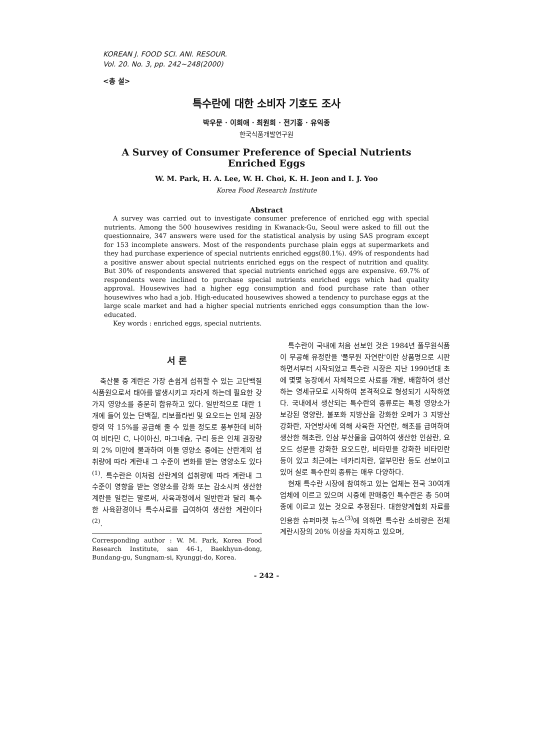KOREAN J. FOOD SCI. ANI. RESOUR.
Vol. 20. No. 3, pp. 242~248(2000)
<총 설>
특수란에 대한 소비자 기호도 조사
박우문 · 이희애 · 최원희 · 전기홍 · 유익종
한국식품개발연구원
A Survey of Consumer Preference of Special Nutrients Enriched Eggs
W. M. Park, H. A. Lee, W. H. Choi, K. H. Jeon and I. J. Yoo
Korea Food Research Institute
Abstract
A survey was carried out to investigate consumer preference of enriched egg with special nutrients. Among the 500 housewives residing in Kwanack-Gu, Seoul were asked to fill out the questionnaire, 347 answers were used for the statistical analysis by using SAS program except for 153 incomplete answers. Most of the respondents purchase plain eggs at supermarkets and they had purchase experience of special nutrients enriched eggs(80.1%). 49% of respondents had a positive answer about special nutrients enriched eggs on the respect of nutrition and quality. But 30% of respondents answered that special nutrients enriched eggs are expensive. 69.7% of respondents were inclined to purchase special nutrients enriched eggs which had quality approval. Housewives had a higher egg consumption and food purchase rate than other housewives who had a job. High-educated housewives showed a tendency to purchase eggs at the large scale market and had a higher special nutrients enriched eggs consumption than the low-educated.
Key words : enriched eggs, special nutrients.
서 론
축산물 중 계란은 가장 손쉽게 섭취할 수 있는 고단백질 식품원으로서 태아를 발생시키고 자라게 하는데 필요한 갖가지 영양소를 충분히 함유하고 있다. 일반적으로 대란 1개에 들어 있는 단백질, 리보플라빈 및 요오드는 인체 권장량의 약 15%를 공급해 줄 수 있을 정도로 풍부한데 비하여 비타민 C, 나이아신, 마그네슘, 구리 등은 인체 권장량의 2% 미만에 불과하며 이들 영양소 중에는 산란계의 섭취량에 따라 계란내 그 수준이 변화를 받는 영양소도 있다<sup>(1)</sup>. 특수란은 이처럼 산란계의 섭취량에 따라 계란내 그 수준이 영향을 받는 영양소를 강화 또는 감소시켜 생산한 계란을 일컫는 말로써, 사육과정에서 일반란과 달리 특수한 사육환경이나 특수사료를 급여하여 생산한 계란이다<sup>(2)</sup>.
Corresponding author : W. M. Park, Korea Food Research Institute, san 46-1, Baekhyun-dong, Bundang-gu, Sungnam-si, Kyunggi-do, Korea.
특수란이 국내에 처음 선보인 것은 1984년 풀무원식품이 무공해 유정란을 '풀무원 자연란'이란 상품명으로 시판하면서부터 시작되었고 특수란 시장은 지난 1990년대 초에 몇몇 농장에서 자체적으로 사료를 개발, 배합하여 생산하는 영세규모로 시작하여 본격적으로 형성되기 시작하였다. 국내에서 생산되는 특수란의 종류로는 특정 영양소가 보강된 영양란, 불포화 지방산을 강화한 오메가 3 지방산 강화란, 자연방사에 의해 사육한 자연란, 해초를 급여하여 생산한 해초란, 인삼 부산물을 급여하여 생산한 인삼란, 요오드 성분을 강화한 요오드란, 비타민을 강화한 비타민란 등이 있고 최근에는 네카리치란, 알부민란 등도 선보이고 있어 실로 특수란의 종류는 매우 다양하다.
현재 특수란 시장에 참여하고 있는 업체는 전국 30여개 업체에 이르고 있으며 시중에 판매중인 특수란은 총 50여종에 이르고 있는 것으로 추정된다. 대한양계협회 자료를 인용한 슈퍼마켓 뉴스<sup>(3)</sup>에 의하면 특수란 소비량은 전체 계란시장의 20% 이상을 차지하고 있으며,
- 242 -